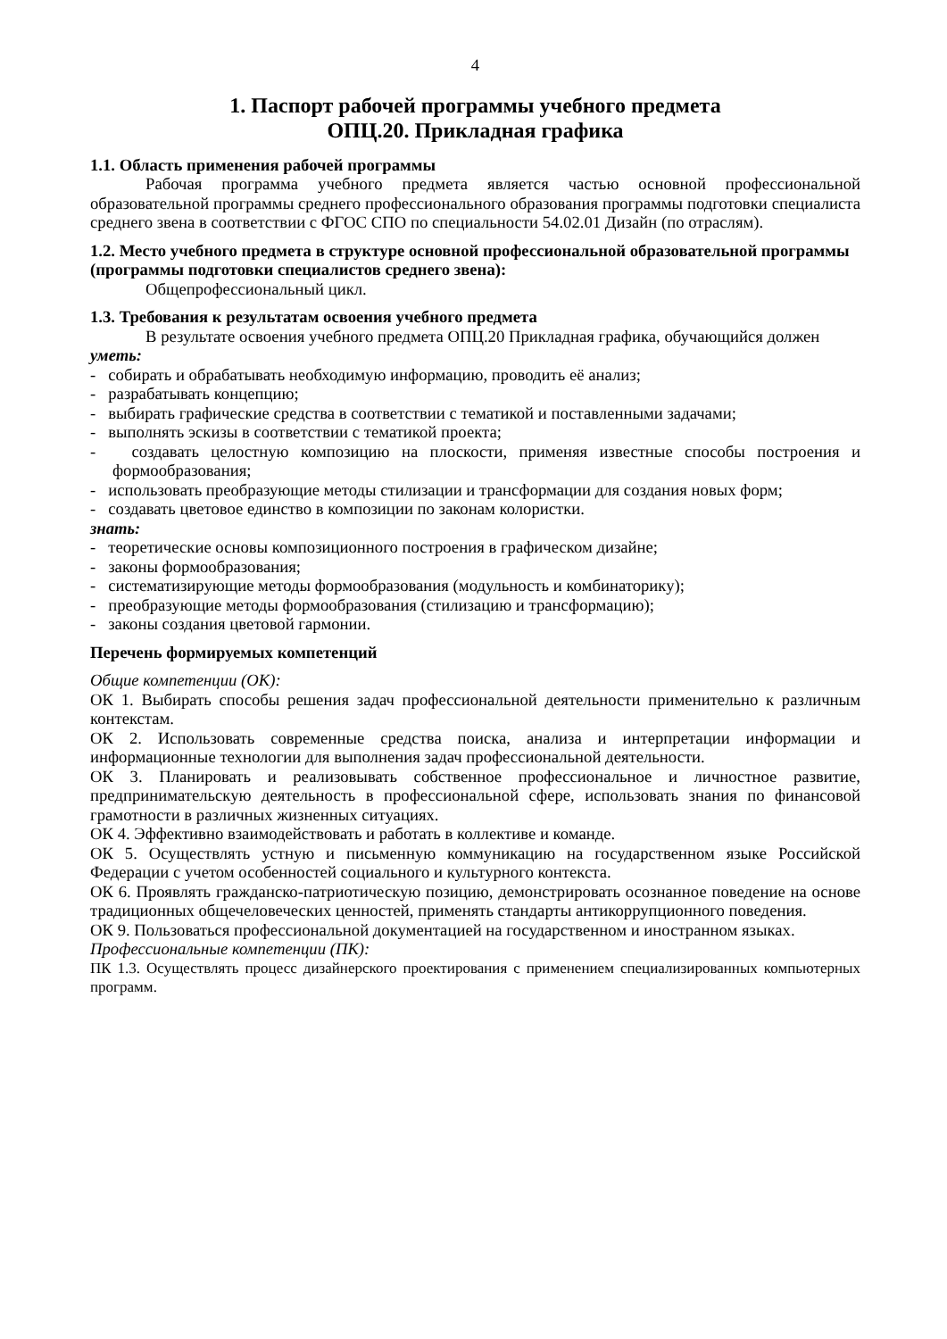4
1. Паспорт рабочей программы учебного предмета
ОПЦ.20. Прикладная графика
1.1. Область применения рабочей программы
Рабочая программа учебного предмета является частью основной профессиональной образовательной программы среднего профессионального образования программы подготовки специалиста среднего звена в соответствии с ФГОС СПО по специальности 54.02.01 Дизайн (по отраслям).
1.2. Место учебного предмета в структуре основной профессиональной образовательной программы (программы подготовки специалистов среднего звена):
Общепрофессиональный цикл.
1.3. Требования к результатам освоения учебного предмета
В результате освоения учебного предмета ОПЦ.20 Прикладная графика, обучающийся должен
уметь:
- собирать и обрабатывать необходимую информацию, проводить её анализ;
- разрабатывать концепцию;
- выбирать графические средства в соответствии с тематикой и поставленными задачами;
- выполнять эскизы в соответствии с тематикой проекта;
- создавать целостную композицию на плоскости, применяя известные способы построения и формообразования;
- использовать преобразующие методы стилизации и трансформации для создания новых форм;
- создавать цветовое единство в композиции по законам колористки.
знать:
- теоретические основы композиционного построения в графическом дизайне;
- законы формообразования;
- систематизирующие методы формообразования (модульность и комбинаторику);
- преобразующие методы формообразования (стилизацию и трансформацию);
- законы создания цветовой гармонии.
Перечень формируемых компетенций
Общие компетенции (ОК):
ОК 1. Выбирать способы решения задач профессиональной деятельности применительно к различным контекстам.
ОК 2. Использовать современные средства поиска, анализа и интерпретации информации и информационные технологии для выполнения задач профессиональной деятельности.
ОК 3. Планировать и реализовывать собственное профессиональное и личностное развитие, предпринимательскую деятельность в профессиональной сфере, использовать знания по финансовой грамотности в различных жизненных ситуациях.
ОК 4. Эффективно взаимодействовать и работать в коллективе и команде.
ОК 5. Осуществлять устную и письменную коммуникацию на государственном языке Российской Федерации с учетом особенностей социального и культурного контекста.
ОК 6. Проявлять гражданско-патриотическую позицию, демонстрировать осознанное поведение на основе традиционных общечеловеческих ценностей, применять стандарты антикоррупционного поведения.
ОК 9. Пользоваться профессиональной документацией на государственном и иностранном языках.
Профессиональные компетенции (ПК):
ПК 1.3. Осуществлять процесс дизайнерского проектирования с применением специализированных компьютерных программ.